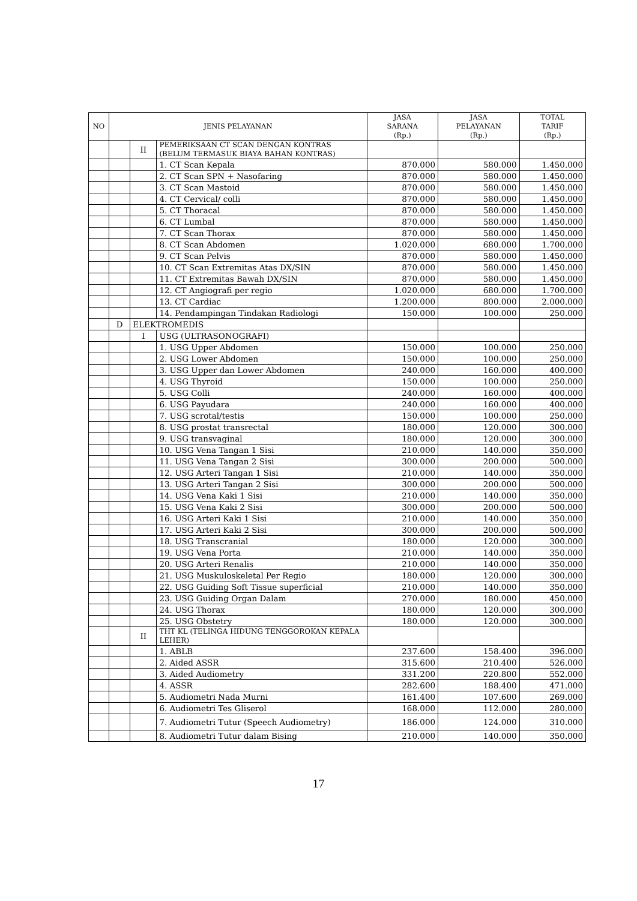| NO | JENIS PELAYANAN | | | JASA SARANA (Rp.) | JASA PELAYANAN (Rp.) | TOTAL TARIF (Rp.) |
| --- | --- | --- | --- | --- | --- | --- |
| | | II | PEMERIKSAAN CT SCAN DENGAN KONTRAS (BELUM TERMASUK BIAYA BAHAN KONTRAS) | | | |
| | | | 1. CT Scan Kepala | 870.000 | 580.000 | 1.450.000 |
| | | | 2. CT Scan SPN + Nasofaring | 870.000 | 580.000 | 1.450.000 |
| | | | 3. CT Scan Mastoid | 870.000 | 580.000 | 1.450.000 |
| | | | 4. CT Cervical/ colli | 870.000 | 580.000 | 1.450.000 |
| | | | 5. CT Thoracal | 870.000 | 580.000 | 1.450.000 |
| | | | 6. CT Lumbal | 870.000 | 580.000 | 1.450.000 |
| | | | 7. CT Scan Thorax | 870.000 | 580.000 | 1.450.000 |
| | | | 8. CT Scan Abdomen | 1.020.000 | 680.000 | 1.700.000 |
| | | | 9. CT Scan Pelvis | 870.000 | 580.000 | 1.450.000 |
| | | | 10. CT Scan Extremitas Atas DX/SIN | 870.000 | 580.000 | 1.450.000 |
| | | | 11. CT Extremitas Bawah DX/SIN | 870.000 | 580.000 | 1.450.000 |
| | | | 12. CT Angiografi per regio | 1.020.000 | 680.000 | 1.700.000 |
| | | | 13. CT Cardiac | 1.200.000 | 800.000 | 2.000.000 |
| | | | 14. Pendampingan Tindakan Radiologi | 150.000 | 100.000 | 250.000 |
| | D | ELEKTROMEDIS | | | | |
| | | I | USG (ULTRASONOGRAFI) | | | |
| | | | 1. USG Upper Abdomen | 150.000 | 100.000 | 250.000 |
| | | | 2. USG Lower Abdomen | 150.000 | 100.000 | 250.000 |
| | | | 3. USG Upper dan Lower Abdomen | 240.000 | 160.000 | 400.000 |
| | | | 4. USG Thyroid | 150.000 | 100.000 | 250.000 |
| | | | 5. USG Colli | 240.000 | 160.000 | 400.000 |
| | | | 6. USG Payudara | 240.000 | 160.000 | 400.000 |
| | | | 7. USG scrotal/testis | 150.000 | 100.000 | 250.000 |
| | | | 8. USG prostat transrectal | 180.000 | 120.000 | 300.000 |
| | | | 9. USG transvaginal | 180.000 | 120.000 | 300.000 |
| | | | 10. USG Vena Tangan 1 Sisi | 210.000 | 140.000 | 350.000 |
| | | | 11. USG Vena Tangan 2 Sisi | 300.000 | 200.000 | 500.000 |
| | | | 12. USG Arteri Tangan 1 Sisi | 210.000 | 140.000 | 350.000 |
| | | | 13. USG Arteri Tangan 2 Sisi | 300.000 | 200.000 | 500.000 |
| | | | 14. USG Vena Kaki 1 Sisi | 210.000 | 140.000 | 350.000 |
| | | | 15. USG Vena Kaki 2 Sisi | 300.000 | 200.000 | 500.000 |
| | | | 16. USG Arteri Kaki 1 Sisi | 210.000 | 140.000 | 350.000 |
| | | | 17. USG Arteri Kaki 2 Sisi | 300.000 | 200.000 | 500.000 |
| | | | 18. USG Transcranial | 180.000 | 120.000 | 300.000 |
| | | | 19. USG Vena Porta | 210.000 | 140.000 | 350.000 |
| | | | 20. USG Arteri Renalis | 210.000 | 140.000 | 350.000 |
| | | | 21. USG Muskuloskeletal Per Regio | 180.000 | 120.000 | 300.000 |
| | | | 22. USG Guiding Soft Tissue superficial | 210.000 | 140.000 | 350.000 |
| | | | 23. USG Guiding Organ Dalam | 270.000 | 180.000 | 450.000 |
| | | | 24. USG Thorax | 180.000 | 120.000 | 300.000 |
| | | | 25. USG Obstetry | 180.000 | 120.000 | 300.000 |
| | | II | THT KL (TELINGA HIDUNG TENGGOROKAN KEPALA LEHER) | | | |
| | | | 1. ABLB | 237.600 | 158.400 | 396.000 |
| | | | 2. Aided ASSR | 315.600 | 210.400 | 526.000 |
| | | | 3. Aided Audiometry | 331.200 | 220.800 | 552.000 |
| | | | 4. ASSR | 282.600 | 188.400 | 471.000 |
| | | | 5. Audiometri Nada Murni | 161.400 | 107.600 | 269.000 |
| | | | 6. Audiometri Tes Gliserol | 168.000 | 112.000 | 280.000 |
| | | | 7. Audiometri Tutur (Speech Audiometry) | 186.000 | 124.000 | 310.000 |
| | | | 8. Audiometri Tutur dalam Bising | 210.000 | 140.000 | 350.000 |
17